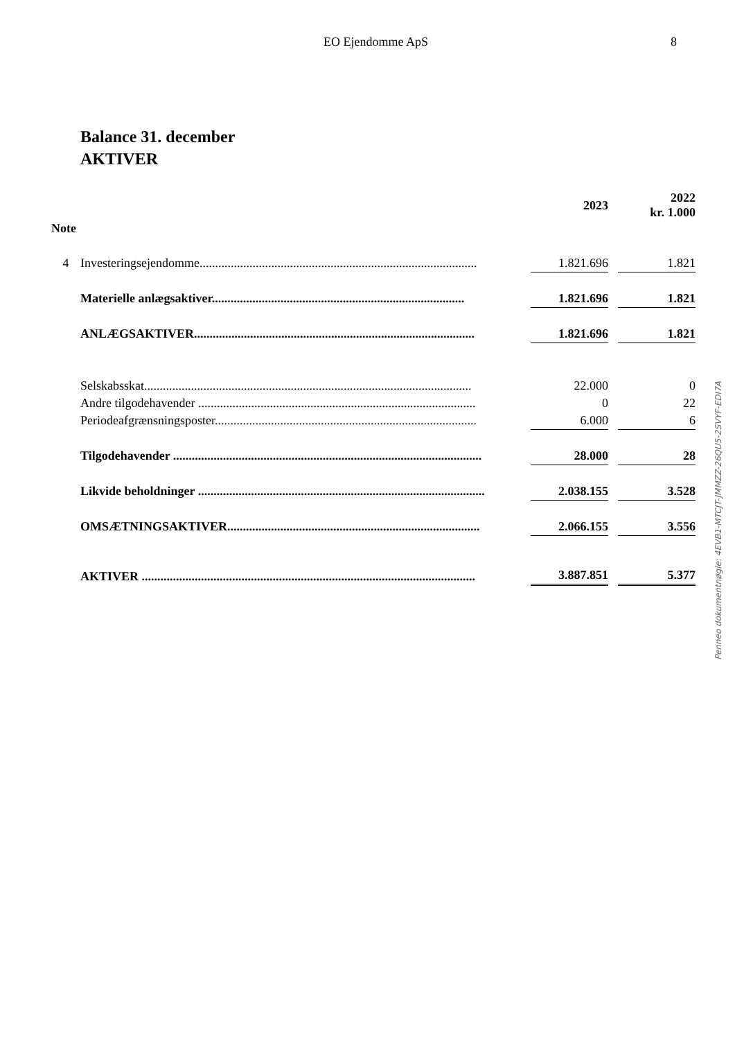EO Ejendomme ApS
8
Balance 31. december
AKTIVER
| | | 2023 | | 2022 kr. 1.000 |
| --- | --- | --- | --- | --- |
| Note | | | | |
| 4 | Investeringsejendomme......................................................................................... | 1.821.696 | | 1.821 |
| | Materielle anlægsaktiver................................................................................. | 1.821.696 | | 1.821 |
| | ANLÆGSAKTIVER.......................................................................................... | 1.821.696 | | 1.821 |
| | Selskabsskat......................................................................................................... | 22.000 | | 0 |
| | Andre tilgodehavender ......................................................................................... | 0 | | 22 |
| | Periodeafgrænsningsposter.................................................................................... | 6.000 | | 6 |
| | Tilgodehavender ................................................................................................... | 28.000 | | 28 |
| | Likvide beholdninger ............................................................................................ | 2.038.155 | | 3.528 |
| | OMSÆTNINGSAKTIVER................................................................................. | 2.066.155 | | 3.556 |
| | AKTIVER ........................................................................................................... | 3.887.851 | | 5.377 |
Penneo dokumentnøgle: 4EVB1-MTCJT-JMMZZ-26QU5-2SVYF-EDI7A